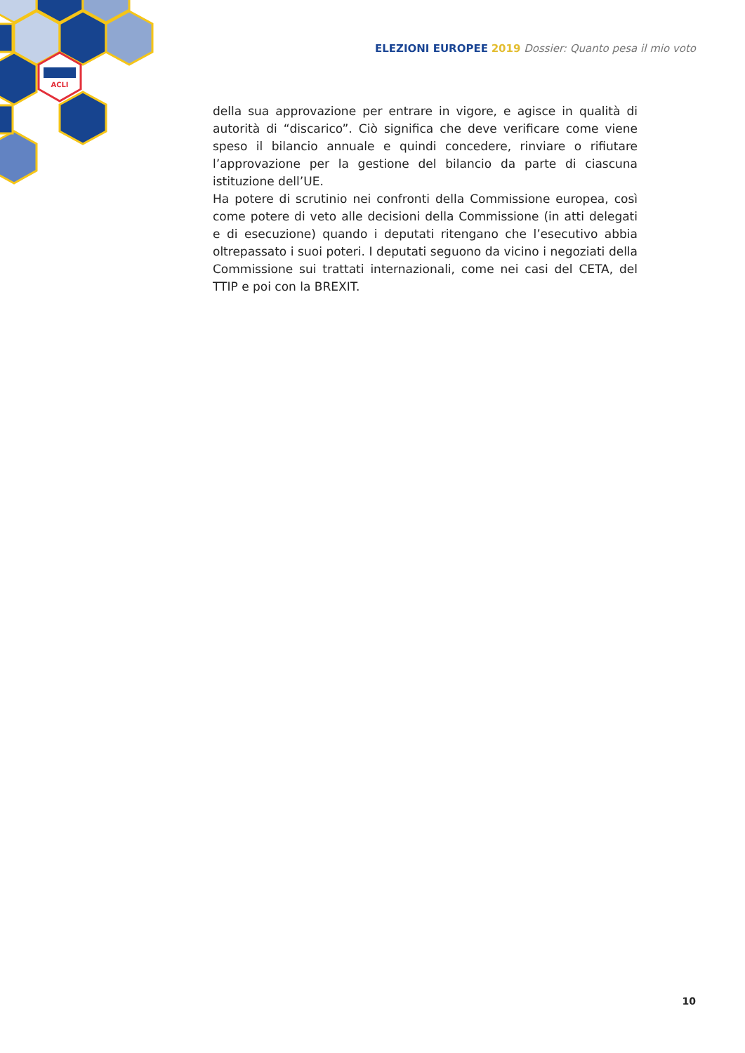ACLI
ELEZIONI EUROPEE 2019 Dossier: Quanto pesa il mio voto
della sua approvazione per entrare in vigore, e agisce in qualità di autorità di “discarico”. Ciò significa che deve verificare come viene speso il bilancio annuale e quindi concedere, rinviare o rifiutare l’approvazione per la gestione del bilancio da parte di ciascuna istituzione dell’UE.
Ha potere di scrutinio nei confronti della Commissione europea, così come potere di veto alle decisioni della Commissione (in atti delegati e di esecuzione) quando i deputati ritengano che l’esecutivo abbia oltrepassato i suoi poteri. I deputati seguono da vicino i negoziati della Commissione sui trattati internazionali, come nei casi del CETA, del TTIP e poi con la BREXIT.
10